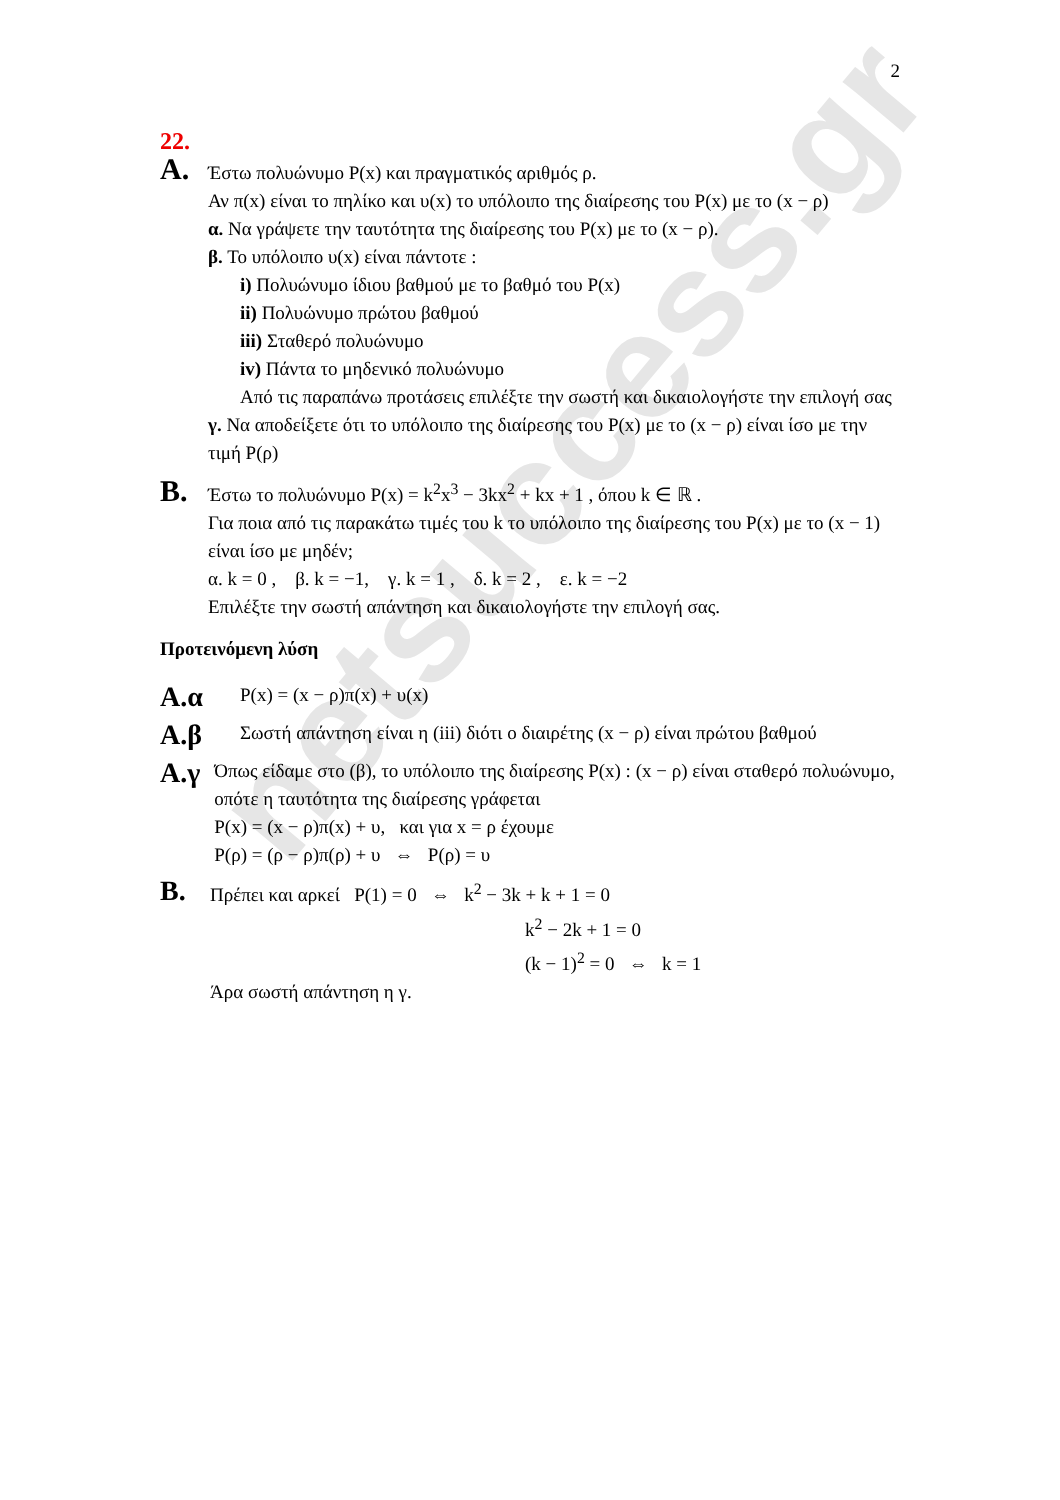netsuccess.gr
2
22.
A. Έστω πολυώνυμο P(x) και πραγματικός αριθμός ρ.
Αν π(x) είναι το πηλίκο και υ(x) το υπόλοιπο της διαίρεσης του P(x) με το (x − ρ)
α. Να γράψετε την ταυτότητα της διαίρεσης του P(x) με το (x − ρ).
β. Το υπόλοιπο υ(x) είναι πάντοτε :
i) Πολυώνυμο ίδιου βαθμού με το βαθμό του P(x)
ii) Πολυώνυμο πρώτου βαθμού
iii) Σταθερό πολυώνυμο
iv) Πάντα το μηδενικό πολυώνυμο
Από τις παραπάνω προτάσεις επιλέξτε την σωστή και δικαιολογήστε την επιλογή σας
γ. Να αποδείξετε ότι το υπόλοιπο της διαίρεσης του P(x) με το (x − ρ) είναι ίσο με την τιμή P(ρ)
B. Έστω το πολυώνυμο P(x) = k<sup>2</sup>x<sup>3</sup> − 3kx<sup>2</sup> + kx + 1 , όπου k ∈ ℝ .
Για ποια από τις παρακάτω τιμές του k το υπόλοιπο της διαίρεσης του P(x) με το (x − 1) είναι ίσο με μηδέν;
α. k = 0 , β. k = −1, γ. k = 1 , δ. k = 2 , ε. k = −2
Επιλέξτε την σωστή απάντηση και δικαιολογήστε την επιλογή σας.
Προτεινόμενη λύση
A.α
P(x) = (x − ρ)π(x) + υ(x)
A.β
Σωστή απάντηση είναι η (iii) διότι ο διαιρέτης (x − ρ) είναι πρώτου βαθμού
A.γ
Όπως είδαμε στο (β), το υπόλοιπο της διαίρεσης P(x) : (x − ρ) είναι σταθερό πολυώνυμο, οπότε η ταυτότητα της διαίρεσης γράφεται
P(x) = (x − ρ)π(x) + υ, και για x = ρ έχουμε
P(ρ) = (ρ − ρ)π(ρ) + υ ⇔ P(ρ) = υ
B.
Πρέπει και αρκεί P(1) = 0 ⇔ k<sup>2</sup> − 3k + k + 1 = 0
k<sup>2</sup> − 2k + 1 = 0
(k − 1)<sup>2</sup> = 0 ⇔ k = 1
Άρα σωστή απάντηση η γ.